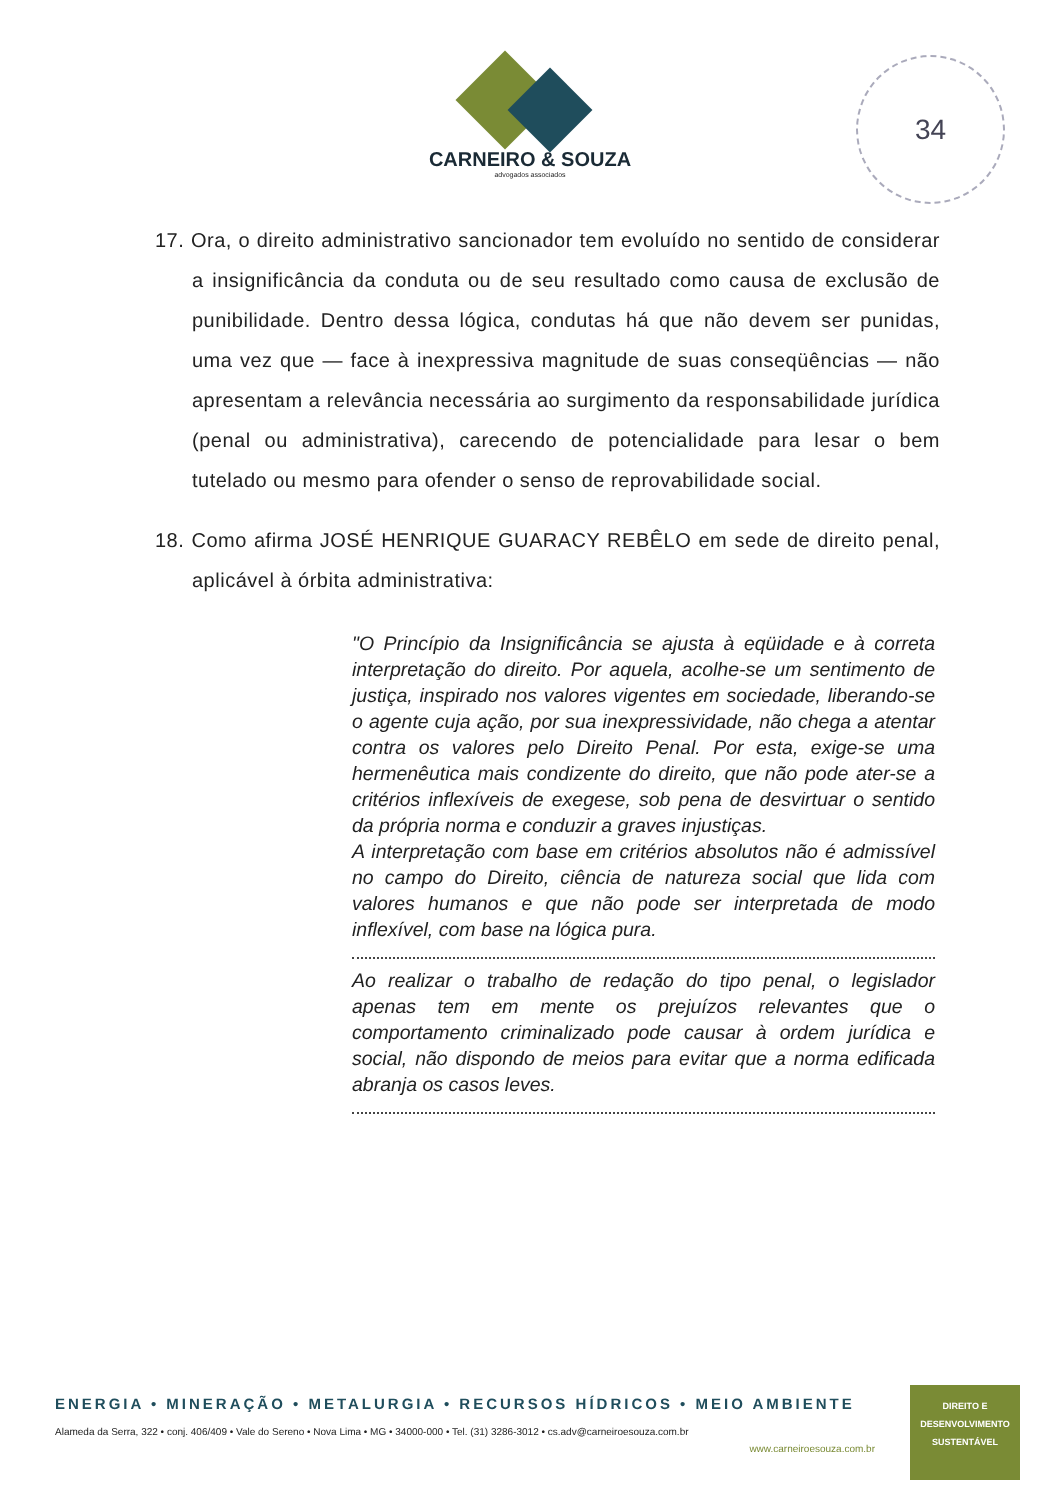CARNEIRO & SOUZA
advogados associados
34
17. Ora, o direito administrativo sancionador tem evoluído no sentido de considerar a insignificância da conduta ou de seu resultado como causa de exclusão de punibilidade. Dentro dessa lógica, condutas há que não devem ser punidas, uma vez que — face à inexpressiva magnitude de suas conseqüências — não apresentam a relevância necessária ao surgimento da responsabilidade jurídica (penal ou administrativa), carecendo de potencialidade para lesar o bem tutelado ou mesmo para ofender o senso de reprovabilidade social.
18. Como afirma JOSÉ HENRIQUE GUARACY REBÊLO em sede de direito penal, aplicável à órbita administrativa:
"O Princípio da Insignificância se ajusta à eqüidade e à correta interpretação do direito. Por aquela, acolhe-se um sentimento de justiça, inspirado nos valores vigentes em sociedade, liberando-se o agente cuja ação, por sua inexpressividade, não chega a atentar contra os valores pelo Direito Penal. Por esta, exige-se uma hermenêutica mais condizente do direito, que não pode ater-se a critérios inflexíveis de exegese, sob pena de desvirtuar o sentido da própria norma e conduzir a graves injustiças.
A interpretação com base em critérios absolutos não é admissível no campo do Direito, ciência de natureza social que lida com valores humanos e que não pode ser interpretada de modo inflexível, com base na lógica pura.
Ao realizar o trabalho de redação do tipo penal, o legislador apenas tem em mente os prejuízos relevantes que o comportamento criminalizado pode causar à ordem jurídica e social, não dispondo de meios para evitar que a norma edificada abranja os casos leves.
ENERGIA • MINERAÇÃO • METALURGIA • RECURSOS HÍDRICOS • MEIO AMBIENTE
Alameda da Serra, 322 • conj. 406/409 • Vale do Sereno • Nova Lima • MG • 34000-000 • Tel. (31) 3286-3012 • cs.adv@carneiroesouza.com.br
www.carneiroesouza.com.br
DIREITO E
DESENVOLVIMENTO
SUSTENTÁVEL